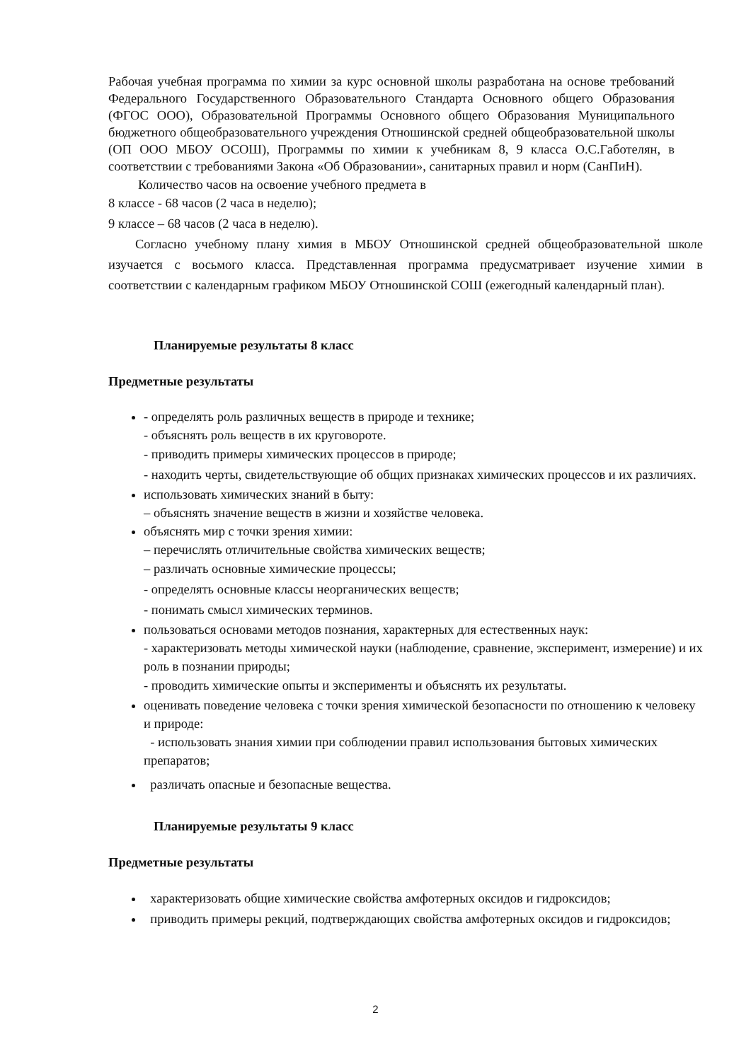Рабочая учебная программа по химии за курс основной школы разработана на основе требований Федерального Государственного Образовательного Стандарта Основного общего Образования (ФГОС ООО), Образовательной Программы Основного общего Образования Муниципального бюджетного общеобразовательного учреждения Отношинской средней общеобразовательной школы (ОП ООО МБОУ ОСОШ), Программы по химии к учебникам 8, 9 класса О.С.Габотелян, в соответствии с требованиями Закона «Об Образовании», санитарных правил и норм (СанПиН).
Количество часов на освоение учебного предмета в
8 классе - 68 часов (2 часа в неделю);
9 классе – 68 часов (2 часа в неделю).
Согласно учебному плану химия в МБОУ Отношинской средней общеобразовательной школе изучается с восьмого класса. Представленная программа предусматривает изучение химии в соответствии с календарным графиком МБОУ Отношинской СОШ (ежегодный календарный план).
Планируемые результаты 8 класс
Предметные результаты
- определять роль различных веществ в природе и технике;
- объяснять роль веществ в их круговороте.
- приводить примеры химических процессов в природе;
- находить черты, свидетельствующие об общих признаках химических процессов и их различиях.
использовать химических знаний в быту:
– объяснять значение веществ в жизни и хозяйстве человека.
объяснять мир с точки зрения химии:
– перечислять отличительные свойства химических веществ;
– различать основные химические процессы;
- определять основные классы неорганических веществ;
- понимать смысл химических терминов.
пользоваться основами методов познания, характерных для естественных наук:
- характеризовать методы химической науки (наблюдение, сравнение, эксперимент, измерение) и их роль в познании природы;
- проводить химические опыты и эксперименты и объяснять их результаты.
оценивать поведение человека с точки зрения химической безопасности по отношению к человеку и природе:
- использовать знания химии при соблюдении правил использования бытовых химических препаратов;
различать опасные и безопасные вещества.
Планируемые результаты 9 класс
Предметные результаты
характеризовать общие химические свойства амфотерных оксидов и гидроксидов;
приводить примеры рекций, подтверждающих свойства амфотерных оксидов и гидроксидов;
2